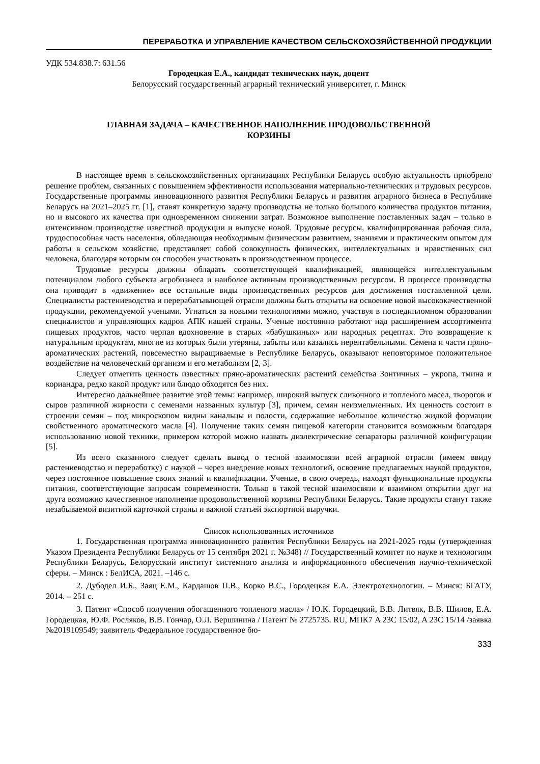ПЕРЕРАБОТКА И УПРАВЛЕНИЕ КАЧЕСТВОМ СЕЛЬСКОХОЗЯЙСТВЕННОЙ ПРОДУКЦИИ
УДК 534.838.7: 631.56
Городецкая Е.А., кандидат технических наук, доцент
Белорусский государственный аграрный технический университет, г. Минск
ГЛАВНАЯ ЗАДАЧА – КАЧЕСТВЕННОЕ НАПОЛНЕНИЕ ПРОДОВОЛЬСТВЕННОЙ
КОРЗИНЫ
В настоящее время в сельскохозяйственных организациях Республики Беларусь особую актуальность приобрело решение проблем, связанных с повышением эффективности использования материально-технических и трудовых ресурсов. Государственные программы инновационного развития Республики Беларусь и развития аграрного бизнеса в Республике Беларусь на 2021–2025 гг. [1], ставят конкретную задачу производства не только большого количества продуктов питания, но и высокого их качества при одновременном снижении затрат. Возможное выполнение поставленных задач – только в интенсивном производстве известной продукции и выпуске новой. Трудовые ресурсы, квалифицированная рабочая сила, трудоспособная часть населения, обладающая необходимым физическим развитием, знаниями и практическим опытом для работы в сельском хозяйстве, представляет собой совокупность физических, интеллектуальных и нравственных сил человека, благодаря которым он способен участвовать в производственном процессе.
Трудовые ресурсы должны обладать соответствующей квалификацией, являющейся интеллектуальным потенциалом любого субъекта агробизнеса и наиболее активным производственным ресурсом. В процессе производства она приводит в «движение» все остальные виды производственных ресурсов для достижения поставленной цели. Специалисты растениеводства и перерабатывающей отрасли должны быть открыты на освоение новой высококачественной продукции, рекомендуемой учеными. Угнаться за новыми технологиями можно, участвуя в последипломном образовании специалистов и управляющих кадров АПК нашей страны. Ученые постоянно работают над расширением ассортимента пищевых продуктов, часто черпая вдохновение в старых «бабушкиных» или народных рецептах. Это возвращение к натуральным продуктам, многие из которых были утеряны, забыты или казались нерентабельными. Семена и части пряно-ароматических растений, повсеместно выращиваемые в Республике Беларусь, оказывают неповторимое положительное воздействие на человеческий организм и его метаболизм [2, 3].
Следует отметить ценность известных пряно-ароматических растений семейства Зонтичных – укропа, тмина и кориандра, редко какой продукт или блюдо обходятся без них.
Интересно дальнейшее развитие этой темы: например, широкий выпуск сливочного и топленого масел, творогов и сыров различной жирности с семенами названных культур [3], причем, семян неизмельченных. Их ценность состоит в строении семян – под микроскопом видны канальцы и полости, содержащие небольшое количество жидкой формации свойственного ароматического масла [4]. Получение таких семян пищевой категории становится возможным благодаря использованию новой техники, примером которой можно назвать диэлектрические сепараторы различной конфигурации [5].
Из всего сказанного следует сделать вывод о тесной взаимосвязи всей аграрной отрасли (имеем ввиду растениеводство и переработку) с наукой – через внедрение новых технологий, освоение предлагаемых наукой продуктов, через постоянное повышение своих знаний и квалификации. Ученые, в свою очередь, находят функциональные продукты питания, соответствующие запросам современности. Только в такой тесной взаимосвязи и взаимном открытии друг на друга возможно качественное наполнение продовольственной корзины Республики Беларусь. Такие продукты станут также незабываемой визитной карточкой страны и важной статьей экспортной выручки.
Список использованных источников
1. Государственная программа инновационного развития Республики Беларусь на 2021-2025 годы (утвержденная Указом Президента Республики Беларусь от 15 сентября 2021 г. №348) // Государственный комитет по науке и технологиям Республики Беларусь, Белорусский институт системного анализа и информационного обеспечения научно-технической сферы. – Минск : БелИСА, 2021. –146 с.
2. Дубодел И.Б., Заяц Е.М., Кардашов П.В., Корко В.С., Городецкая Е.А. Электротехнологии. – Минск: БГАТУ, 2014. – 251 с.
3. Патент «Способ получения обогащенного топленого масла» / Ю.К. Городецкий, В.В. Литвяк, В.В. Шилов, Е.А. Городецкая, Ю.Ф. Росляков, В.В. Гончар, О.Л. Вершинина / Патент № 2725735. RU, МПК7 A 23C 15/02, A 23C 15/14 /заявка №2019109549; заявитель Федеральное государственное бю-
333